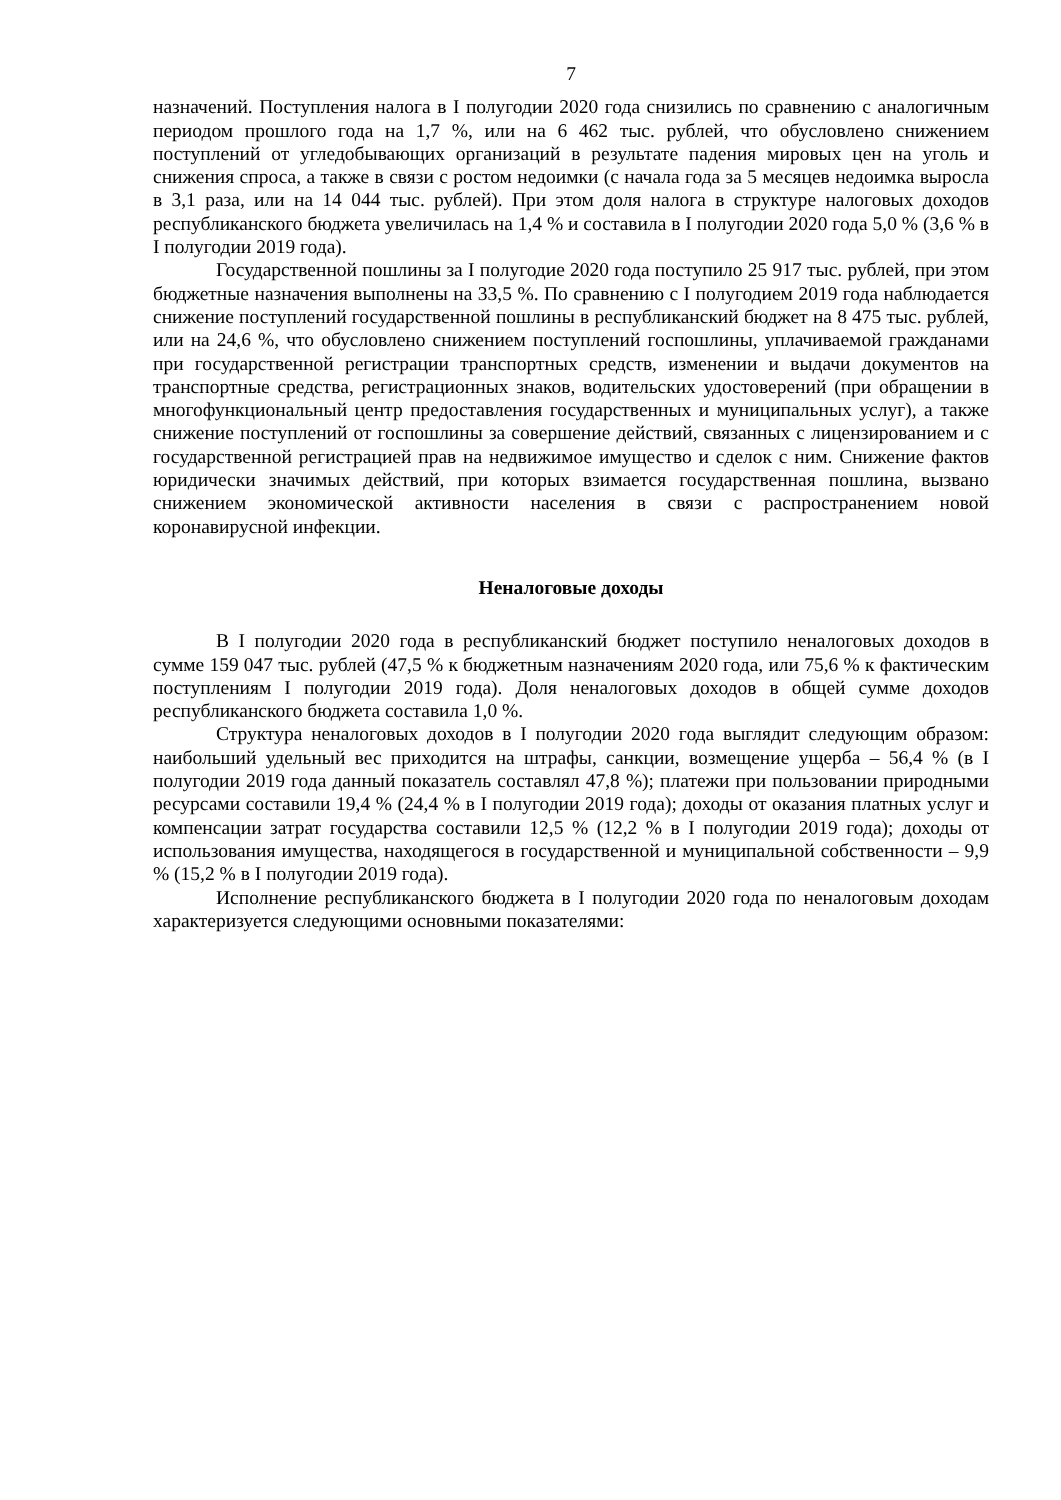7
назначений. Поступления налога в I полугодии 2020 года снизились по сравнению с аналогичным периодом прошлого года на 1,7 %, или на 6 462 тыс. рублей, что обусловлено снижением поступлений от угледобывающих организаций в результате падения мировых цен на уголь и снижения спроса, а также в связи с ростом недоимки (с начала года за 5 месяцев недоимка выросла в 3,1 раза, или на 14 044 тыс. рублей). При этом доля налога в структуре налоговых доходов республиканского бюджета увеличилась на 1,4 % и составила в I полугодии 2020 года 5,0 % (3,6 % в I полугодии 2019 года).
Государственной пошлины за I полугодие 2020 года поступило 25 917 тыс. рублей, при этом бюджетные назначения выполнены на 33,5 %. По сравнению с I полугодием 2019 года наблюдается снижение поступлений государственной пошлины в республиканский бюджет на 8 475 тыс. рублей, или на 24,6 %, что обусловлено снижением поступлений госпошлины, уплачиваемой гражданами при государственной регистрации транспортных средств, изменении и выдачи документов на транспортные средства, регистрационных знаков, водительских удостоверений (при обращении в многофункциональный центр предоставления государственных и муниципальных услуг), а также снижение поступлений от госпошлины за совершение действий, связанных с лицензированием и с государственной регистрацией прав на недвижимое имущество и сделок с ним. Снижение фактов юридически значимых действий, при которых взимается государственная пошлина, вызвано снижением экономической активности населения в связи с распространением новой коронавирусной инфекции.
Неналоговые доходы
В I полугодии 2020 года в республиканский бюджет поступило неналоговых доходов в сумме 159 047 тыс. рублей (47,5 % к бюджетным назначениям 2020 года, или 75,6 % к фактическим поступлениям I полугодии 2019 года). Доля неналоговых доходов в общей сумме доходов республиканского бюджета составила 1,0 %.
Структура неналоговых доходов в I полугодии 2020 года выглядит следующим образом: наибольший удельный вес приходится на штрафы, санкции, возмещение ущерба – 56,4 % (в I полугодии 2019 года данный показатель составлял 47,8 %); платежи при пользовании природными ресурсами составили 19,4 % (24,4 % в I полугодии 2019 года); доходы от оказания платных услуг и компенсации затрат государства составили 12,5 % (12,2 % в I полугодии 2019 года); доходы от использования имущества, находящегося в государственной и муниципальной собственности – 9,9 % (15,2 % в I полугодии 2019 года).
Исполнение республиканского бюджета в I полугодии 2020 года по неналоговым доходам характеризуется следующими основными показателями: